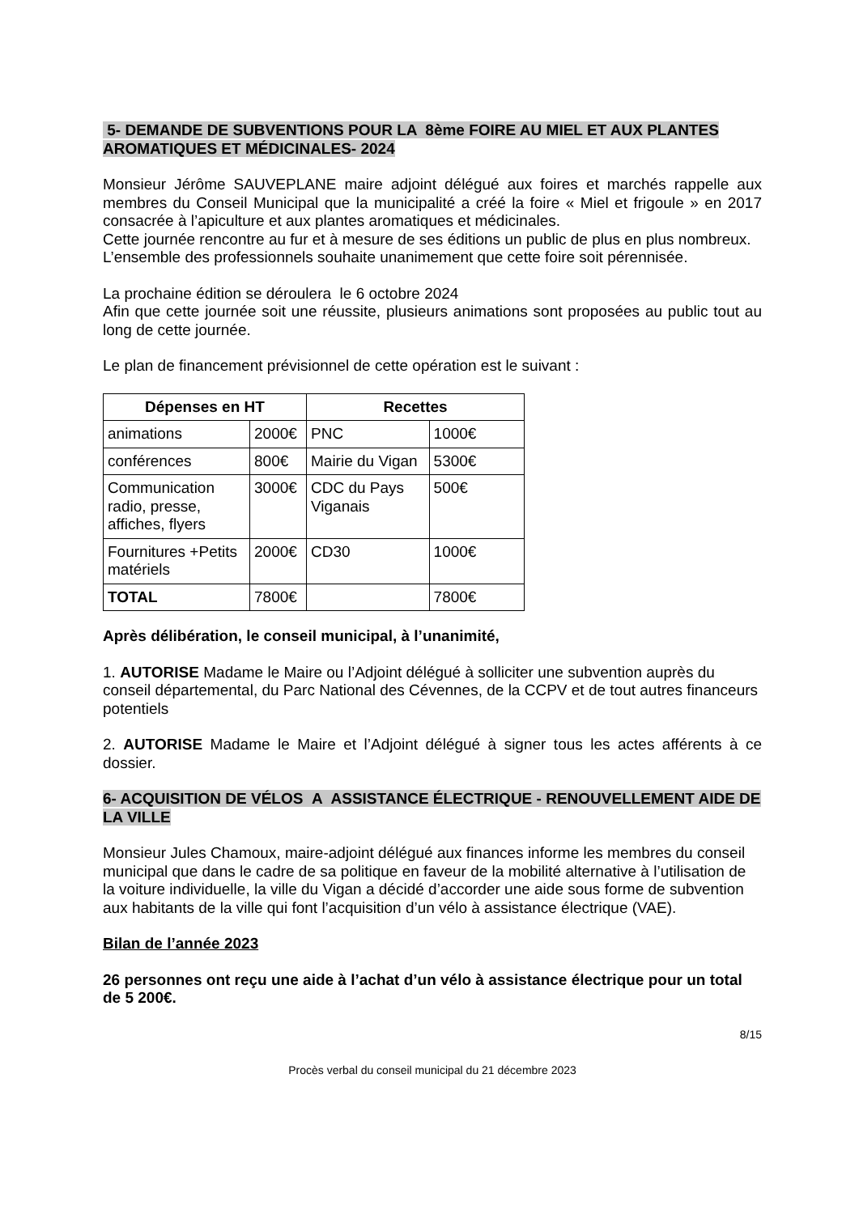5- DEMANDE DE SUBVENTIONS POUR LA 8ème FOIRE AU MIEL ET AUX PLANTES AROMATIQUES ET MÉDICINALES- 2024
Monsieur Jérôme SAUVEPLANE maire adjoint délégué aux foires et marchés rappelle aux membres du Conseil Municipal que la municipalité a créé la foire « Miel et frigoule » en 2017 consacrée à l’apiculture et aux plantes aromatiques et médicinales.
Cette journée rencontre au fur et à mesure de ses éditions un public de plus en plus nombreux.
L’ensemble des professionnels souhaite unanimement que cette foire soit pérennisée.
La prochaine édition se déroulera le 6 octobre 2024
Afin que cette journée soit une réussite, plusieurs animations sont proposées au public tout au long de cette journée.
Le plan de financement prévisionnel de cette opération est le suivant :
| Dépenses en HT | | Recettes | |
| --- | --- | --- | --- |
| animations | 2000€ | PNC | 1000€ |
| conférences | 800€ | Mairie du Vigan | 5300€ |
| Communication radio, presse, affiches, flyers | 3000€ | CDC du Pays Viganais | 500€ |
| Fournitures +Petits matériels | 2000€ | CD30 | 1000€ |
| TOTAL | 7800€ | | 7800€ |
Après délibération, le conseil municipal, à l’unanimité,
1. AUTORISE Madame le Maire ou l’Adjoint délégué à solliciter une subvention auprès du conseil départemental, du Parc National des Cévennes, de la CCPV et de tout autres financeurs potentiels
2. AUTORISE Madame le Maire et l’Adjoint délégué à signer tous les actes afférents à ce dossier.
6- ACQUISITION DE VÉLOS A ASSISTANCE ÉLECTRIQUE - RENOUVELLEMENT AIDE DE LA VILLE
Monsieur Jules Chamoux, maire-adjoint délégué aux finances informe les membres du conseil municipal que dans le cadre de sa politique en faveur de la mobilité alternative à l’utilisation de la voiture individuelle, la ville du Vigan a décidé d’accorder une aide sous forme de subvention aux habitants de la ville qui font l’acquisition d’un vélo à assistance électrique (VAE).
Bilan de l’année 2023
26 personnes ont reçu une aide à l’achat d’un vélo à assistance électrique pour un total de 5 200€.
8/15
Procès verbal du conseil municipal du 21 décembre 2023